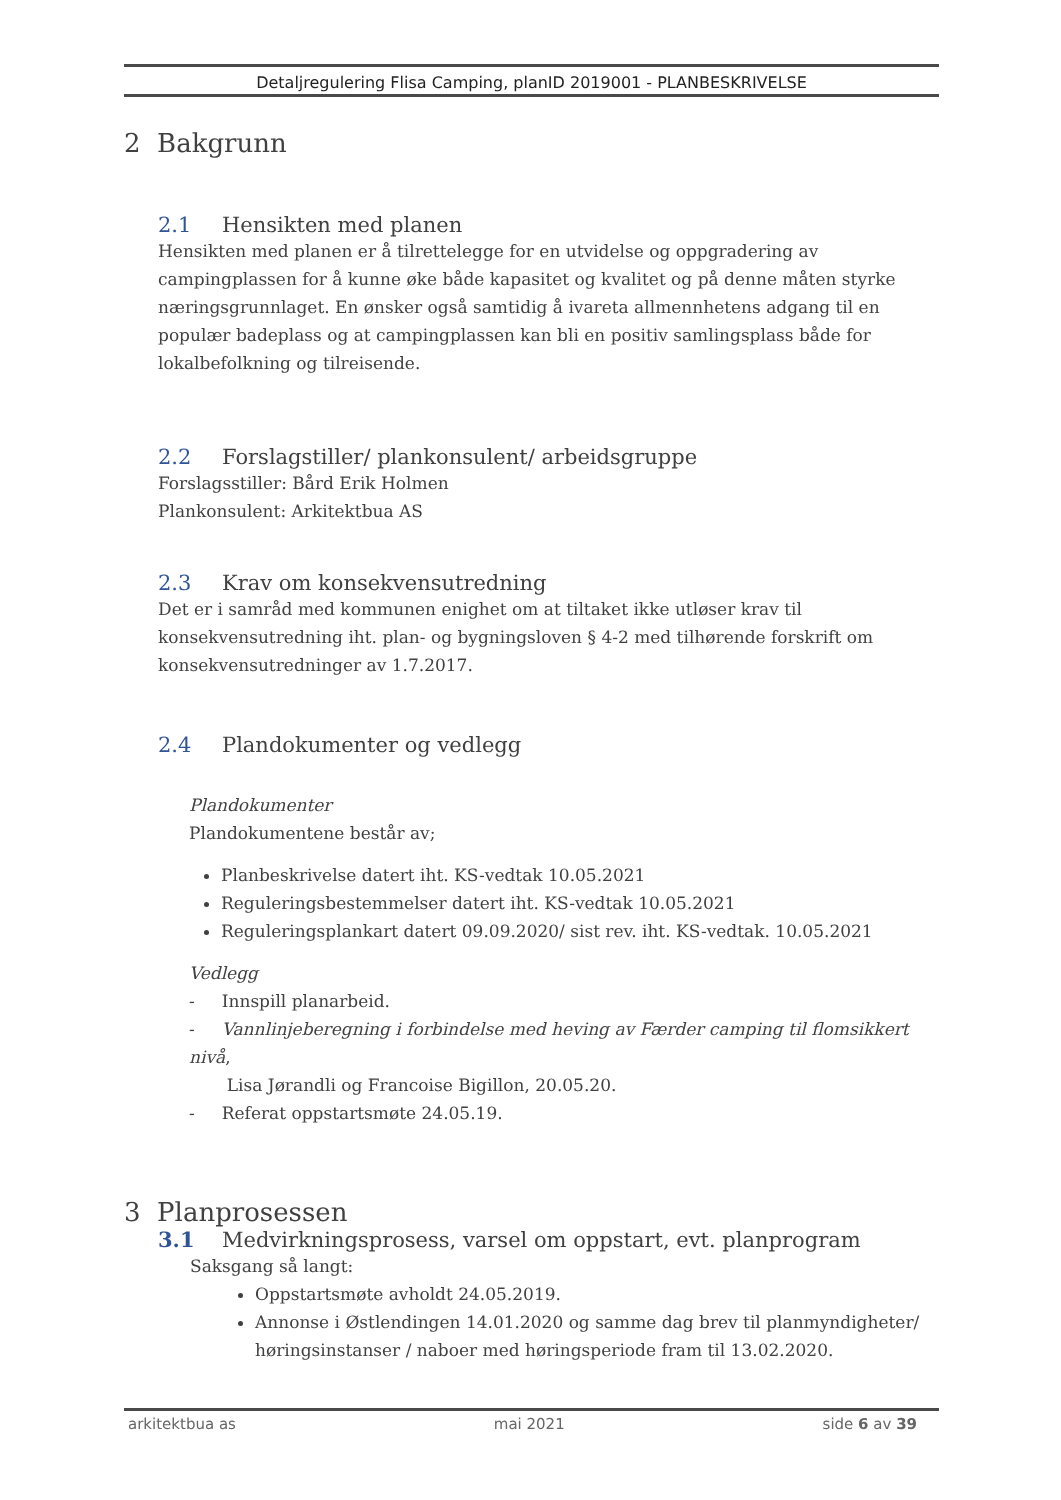Detaljregulering Flisa Camping, planID 2019001 - PLANBESKRIVELSE
2 Bakgrunn
2.1 Hensikten med planen
Hensikten med planen er å tilrettelegge for en utvidelse og oppgradering av campingplassen for å kunne øke både kapasitet og kvalitet og på denne måten styrke næringsgrunnlaget. En ønsker også samtidig å ivareta allmennhetens adgang til en populær badeplass og at campingplassen kan bli en positiv samlingsplass både for lokalbefolkning og tilreisende.
2.2 Forslagstiller/ plankonsulent/ arbeidsgruppe
Forslagsstiller: Bård Erik Holmen
Plankonsulent: Arkitektbua AS
2.3 Krav om konsekvensutredning
Det er i samråd med kommunen enighet om at tiltaket ikke utløser krav til konsekvensutredning iht. plan- og bygningsloven § 4-2 med tilhørende forskrift om konsekvensutredninger av 1.7.2017.
2.4 Plandokumenter og vedlegg
Plandokumenter
Plandokumentene består av;
Planbeskrivelse datert iht. KS-vedtak 10.05.2021
Reguleringsbestemmelser datert iht. KS-vedtak 10.05.2021
Reguleringsplankart datert 09.09.2020/ sist rev. iht. KS-vedtak. 10.05.2021
Vedlegg
- Innspill planarbeid.
- Vannlinjeberegning i forbindelse med heving av Færder camping til flomsikkert nivå,
Lisa Jørandli og Francoise Bigillon, 20.05.20.
- Referat oppstartsmøte 24.05.19.
3 Planprosessen
3.1 Medvirkningsprosess, varsel om oppstart, evt. planprogram
Saksgang så langt:
Oppstartsmøte avholdt 24.05.2019.
Annonse i Østlendingen 14.01.2020 og samme dag brev til planmyndigheter/ høringsinstanser / naboer med høringsperiode fram til 13.02.2020.
arkitektbua as mai 2021 side 6 av 39